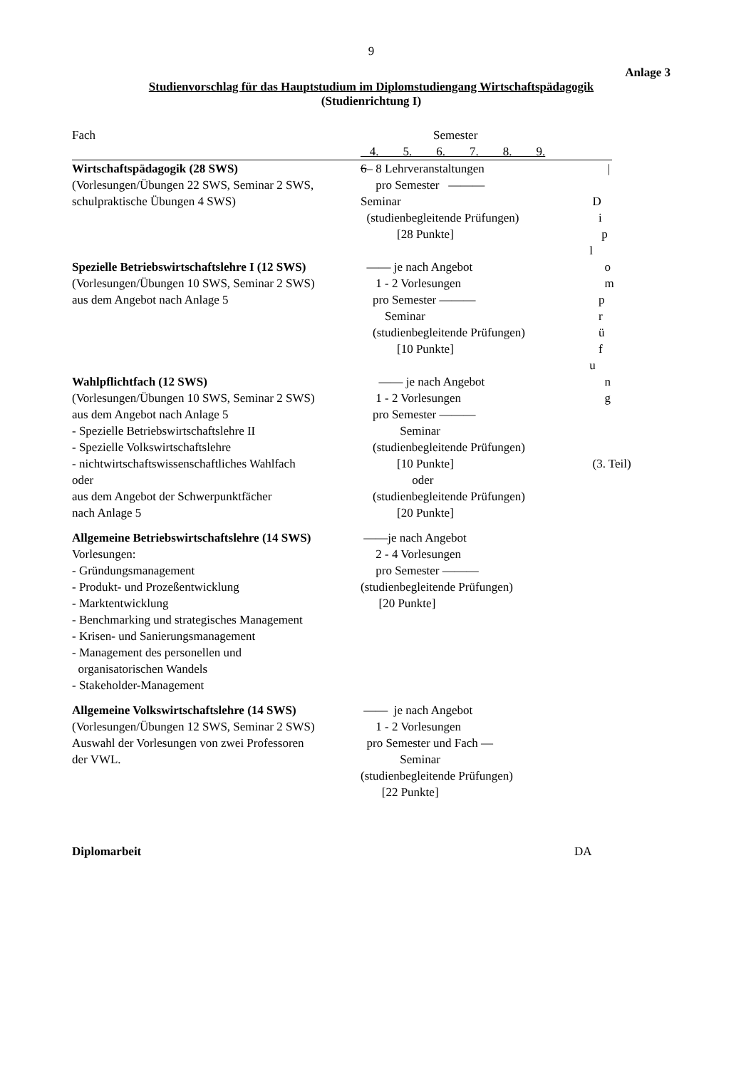9
Anlage 3
Studienvorschlag für das Hauptstudium im Diplomstudiengang Wirtschaftspädagogik
(Studienrichtung I)
Fach Semester
4. 5. 6. 7. 8. 9.
Wirtschaftspädagogik (28 SWS) 6– 8 Lehrveranstaltungen
|
(Vorlesungen/Übungen 22 SWS, Seminar 2 SWS,
pro Semester ———
schulpraktische Übungen 4 SWS) Seminar
D
(studienbegleitende Prüfungen)
i
[28 Punkte]
p
l
Spezielle Betriebswirtschaftslehre I (12 SWS)
—— je nach Angebot
o
(Vorlesungen/Übungen 10 SWS, Seminar 2 SWS)
1 - 2 Vorlesungen
m
aus dem Angebot nach Anlage 5 pro Semester ———
p
Seminar
r
(studienbegleitende Prüfungen)
ü
[10 Punkte]
f
u
Wahlpflichtfach (12 SWS) —— je nach Angebot
n
(Vorlesungen/Übungen 10 SWS, Seminar 2 SWS)
1 - 2 Vorlesungen
g
aus dem Angebot nach Anlage 5 pro Semester ———
- Spezielle Betriebswirtschaftslehre II Seminar
- Spezielle Volkswirtschaftslehre (studienbegleitende Prüfungen)
- nichtwirtschaftswissenschaftliches Wahlfach
[10 Punkte]
(3. Teil)
oder oder
aus dem Angebot der Schwerpunktfächer (studienbegleitende Prüfungen)
nach Anlage 5 [20 Punkte]
Allgemeine Betriebswirtschaftslehre (14 SWS)
——je nach Angebot
Vorlesungen: 2 - 4 Vorlesungen
- Gründungsmanagement pro Semester ———
- Produkt- und Prozeßentwicklung (studienbegleitende Prüfungen)
- Marktentwicklung [20 Punkte]
- Benchmarking und strategisches Management
- Krisen- und Sanierungsmanagement
- Management des personellen und
organisatorischen Wandels
- Stakeholder-Management
Allgemeine Volkswirtschaftslehre (14 SWS)
—— je nach Angebot
(Vorlesungen/Übungen 12 SWS, Seminar 2 SWS)
1 - 2 Vorlesungen
Auswahl der Vorlesungen von zwei Professoren
pro Semester und Fach —
der VWL. Seminar
(studienbegleitende Prüfungen)
[22 Punkte]
Diplomarbeit DA